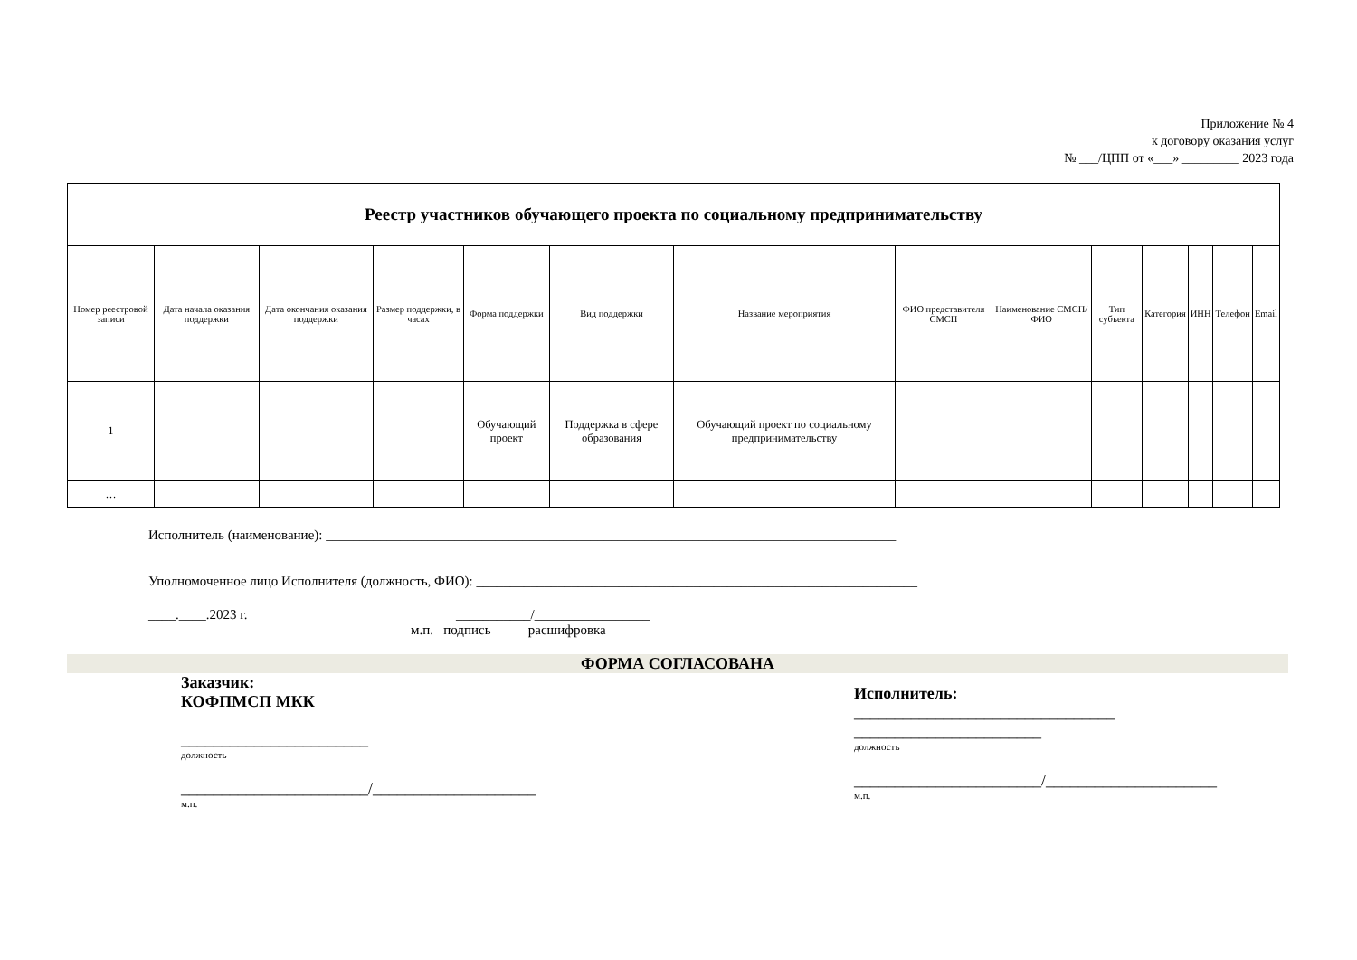Приложение № 4
к договору оказания услуг
№ ___/ЦПП от «___» _________ 2023 года
| Реестр участников обучающего проекта по социальному предпринимательству | | | | | | | | | | | | | |
| Номер реестровой записи | Дата начала оказания поддержки | Дата окончания оказания поддержки | Размер поддержки, в часах | Форма поддержки | Вид поддержки | Название мероприятия | ФИО представителя СМСП | Наименование СМСП/ ФИО | Тип субъекта | Категория | ИНН | Телефон | Email |
| 1 | | | | Обучающий проект | Поддержка в сфере образования | Обучающий проект по социальному предпринимательству | | | | | | | |
| … | | | | | | | | | | | | | |
Исполнитель (наименование): ____________________________________________________________________________________
Уполномоченное лицо Исполнителя (должность, ФИО): _________________________________________________________________
____.____.2023 г. ___________/_________________
м.п. подпись расшифровка
ФОРМА СОГЛАСОВАНА
Заказчик:
КОФПМСП МКК
_______________________
должность
_______________________/____________________
м.п.
Исполнитель:
________________________________
_______________________
должность
_______________________/_____________________
м.п.